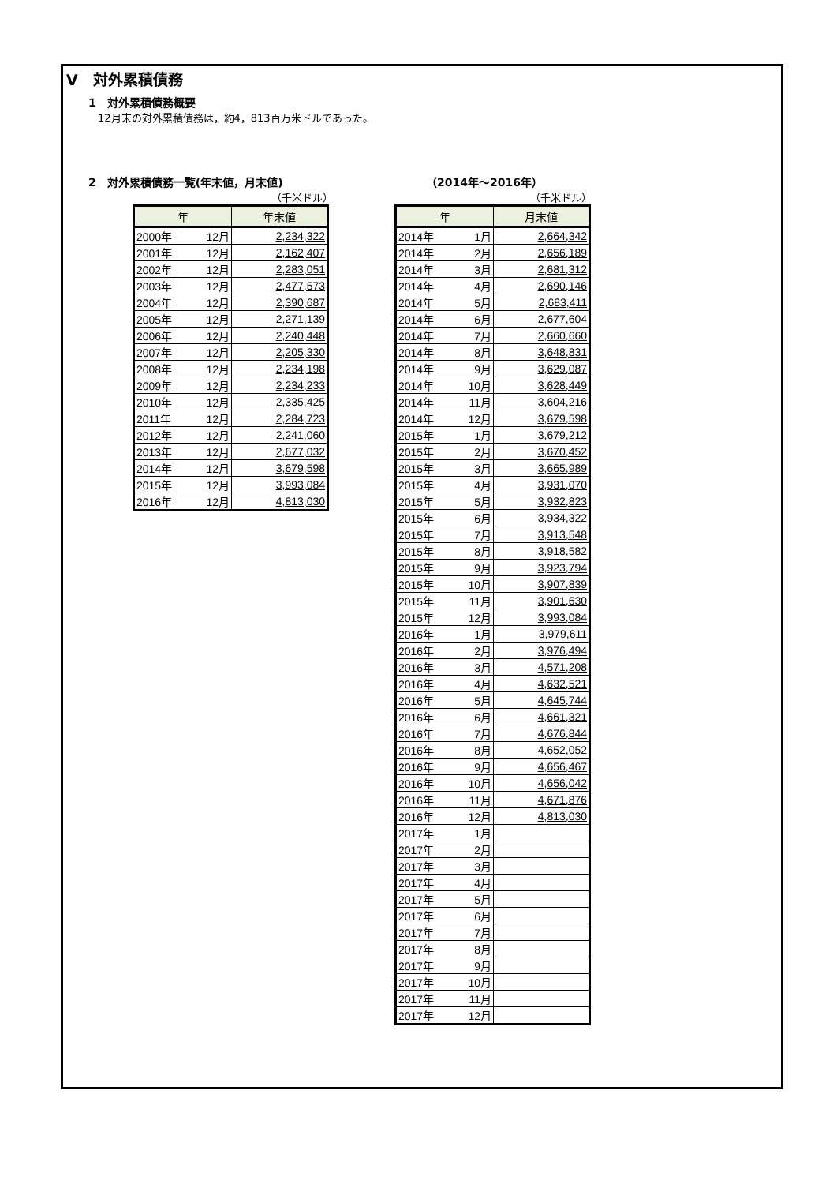Ⅴ　対外累積債務
1　対外累積債務概要
12月末の対外累積債務は，約4，813百万米ドルであった。
2　対外累積債務一覧(年末値，月末値)
（千米ドル）
| 年 | 年末値 |
| --- | --- |
| 2000年 12月 | 2,234,322 |
| 2001年 12月 | 2,162,407 |
| 2002年 12月 | 2,283,051 |
| 2003年 12月 | 2,477,573 |
| 2004年 12月 | 2,390,687 |
| 2005年 12月 | 2,271,139 |
| 2006年 12月 | 2,240,448 |
| 2007年 12月 | 2,205,330 |
| 2008年 12月 | 2,234,198 |
| 2009年 12月 | 2,234,233 |
| 2010年 12月 | 2,335,425 |
| 2011年 12月 | 2,284,723 |
| 2012年 12月 | 2,241,060 |
| 2013年 12月 | 2,677,032 |
| 2014年 12月 | 3,679,598 |
| 2015年 12月 | 3,993,084 |
| 2016年 12月 | 4,813,030 |
（2014年～2016年）
（千米ドル）
| 年 | 月末値 |
| --- | --- |
| 2014年 1月 | 2,664,342 |
| 2014年 2月 | 2,656,189 |
| 2014年 3月 | 2,681,312 |
| 2014年 4月 | 2,690,146 |
| 2014年 5月 | 2,683,411 |
| 2014年 6月 | 2,677,604 |
| 2014年 7月 | 2,660,660 |
| 2014年 8月 | 3,648,831 |
| 2014年 9月 | 3,629,087 |
| 2014年 10月 | 3,628,449 |
| 2014年 11月 | 3,604,216 |
| 2014年 12月 | 3,679,598 |
| 2015年 1月 | 3,679,212 |
| 2015年 2月 | 3,670,452 |
| 2015年 3月 | 3,665,989 |
| 2015年 4月 | 3,931,070 |
| 2015年 5月 | 3,932,823 |
| 2015年 6月 | 3,934,322 |
| 2015年 7月 | 3,913,548 |
| 2015年 8月 | 3,918,582 |
| 2015年 9月 | 3,923,794 |
| 2015年 10月 | 3,907,839 |
| 2015年 11月 | 3,901,630 |
| 2015年 12月 | 3,993,084 |
| 2016年 1月 | 3,979,611 |
| 2016年 2月 | 3,976,494 |
| 2016年 3月 | 4,571,208 |
| 2016年 4月 | 4,632,521 |
| 2016年 5月 | 4,645,744 |
| 2016年 6月 | 4,661,321 |
| 2016年 7月 | 4,676,844 |
| 2016年 8月 | 4,652,052 |
| 2016年 9月 | 4,656,467 |
| 2016年 10月 | 4,656,042 |
| 2016年 11月 | 4,671,876 |
| 2016年 12月 | 4,813,030 |
| 2017年 1月 | |
| 2017年 2月 | |
| 2017年 3月 | |
| 2017年 4月 | |
| 2017年 5月 | |
| 2017年 6月 | |
| 2017年 7月 | |
| 2017年 8月 | |
| 2017年 9月 | |
| 2017年 10月 | |
| 2017年 11月 | |
| 2017年 12月 | |